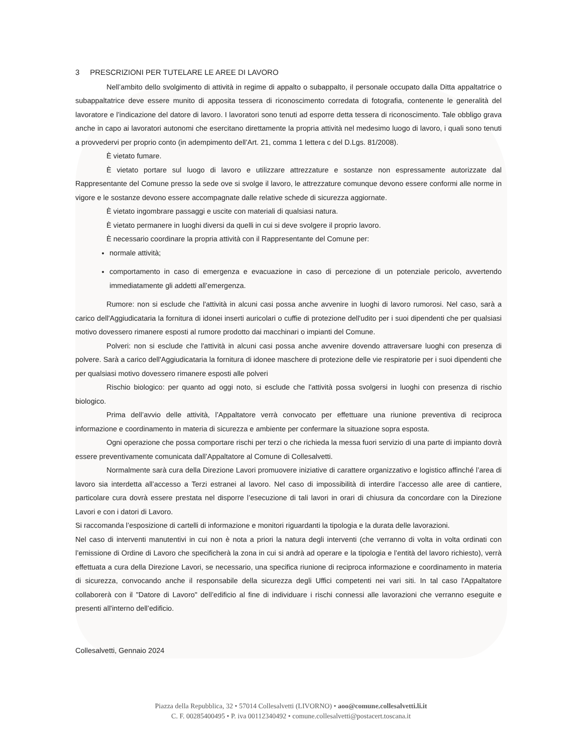3 PRESCRIZIONI PER TUTELARE LE AREE DI LAVORO
Nell’ambito dello svolgimento di attività in regime di appalto o subappalto, il personale occupato dalla Ditta appaltatrice o subappaltatrice deve essere munito di apposita tessera di riconoscimento corredata di fotografia, contenente le generalità del lavoratore e l’indicazione del datore di lavoro. I lavoratori sono tenuti ad esporre detta tessera di riconoscimento. Tale obbligo grava anche in capo ai lavoratori autonomi che esercitano direttamente la propria attività nel medesimo luogo di lavoro, i quali sono tenuti a provvedervi per proprio conto (in adempimento dell’Art. 21, comma 1 lettera c del D.Lgs. 81/2008).
È vietato fumare.
È vietato portare sul luogo di lavoro e utilizzare attrezzature e sostanze non espressamente autorizzate dal Rappresentante del Comune presso la sede ove si svolge il lavoro, le attrezzature comunque devono essere conformi alle norme in vigore e le sostanze devono essere accompagnate dalle relative schede di sicurezza aggiornate.
È vietato ingombrare passaggi e uscite con materiali di qualsiasi natura.
È vietato permanere in luoghi diversi da quelli in cui si deve svolgere il proprio lavoro.
È necessario coordinare la propria attività con il Rappresentante del Comune per:
normale attività;
comportamento in caso di emergenza e evacuazione in caso di percezione di un potenziale pericolo, avvertendo immediatamente gli addetti all’emergenza.
Rumore: non si esclude che l'attività in alcuni casi possa anche avvenire in luoghi di lavoro rumorosi. Nel caso, sarà a carico dell'Aggiudicataria la fornitura di idonei inserti auricolari o cuffie di protezione dell'udito per i suoi dipendenti che per qualsiasi motivo dovessero rimanere esposti al rumore prodotto dai macchinari o impianti del Comune.
Polveri: non si esclude che l'attività in alcuni casi possa anche avvenire dovendo attraversare luoghi con presenza di polvere. Sarà a carico dell'Aggiudicataria la fornitura di idonee maschere di protezione delle vie respiratorie per i suoi dipendenti che per qualsiasi motivo dovessero rimanere esposti alle polveri
Rischio biologico: per quanto ad oggi noto, si esclude che l'attività possa svolgersi in luoghi con presenza di rischio biologico.
Prima dell’avvio delle attività, l’Appaltatore verrà convocato per effettuare una riunione preventiva di reciproca informazione e coordinamento in materia di sicurezza e ambiente per confermare la situazione sopra esposta.
Ogni operazione che possa comportare rischi per terzi o che richieda la messa fuori servizio di una parte di impianto dovrà essere preventivamente comunicata dall’Appaltatore al Comune di Collesalvetti.
Normalmente sarà cura della Direzione Lavori promuovere iniziative di carattere organizzativo e logistico affinché l’area di lavoro sia interdetta all’accesso a Terzi estranei al lavoro. Nel caso di impossibilità di interdire l’accesso alle aree di cantiere, particolare cura dovrà essere prestata nel disporre l’esecuzione di tali lavori in orari di chiusura da concordare con la Direzione Lavori e con i datori di Lavoro.
Si raccomanda l’esposizione di cartelli di informazione e monitori riguardanti la tipologia e la durata delle lavorazioni.
Nel caso di interventi manutentivi in cui non è nota a priori la natura degli interventi (che verranno di volta in volta ordinati con l’emissione di Ordine di Lavoro che specificherà la zona in cui si andrà ad operare e la tipologia e l’entità del lavoro richiesto), verrà effettuata a cura della Direzione Lavori, se necessario, una specifica riunione di reciproca informazione e coordinamento in materia di sicurezza, convocando anche il responsabile della sicurezza degli Uffici competenti nei vari siti. In tal caso l'Appaltatore collaborerà con il "Datore di Lavoro" dell’edificio al fine di individuare i rischi connessi alle lavorazioni che verranno eseguite e presenti all'interno dell’edificio.
Collesalvetti, Gennaio 2024
Piazza della Repubblica, 32 • 57014 Collesalvetti (LIVORNO) • aoo@comune.collesalvetti.li.it
C. F. 00285400495 • P. iva 00112340492 • comune.collesalvetti@postacert.toscana.it